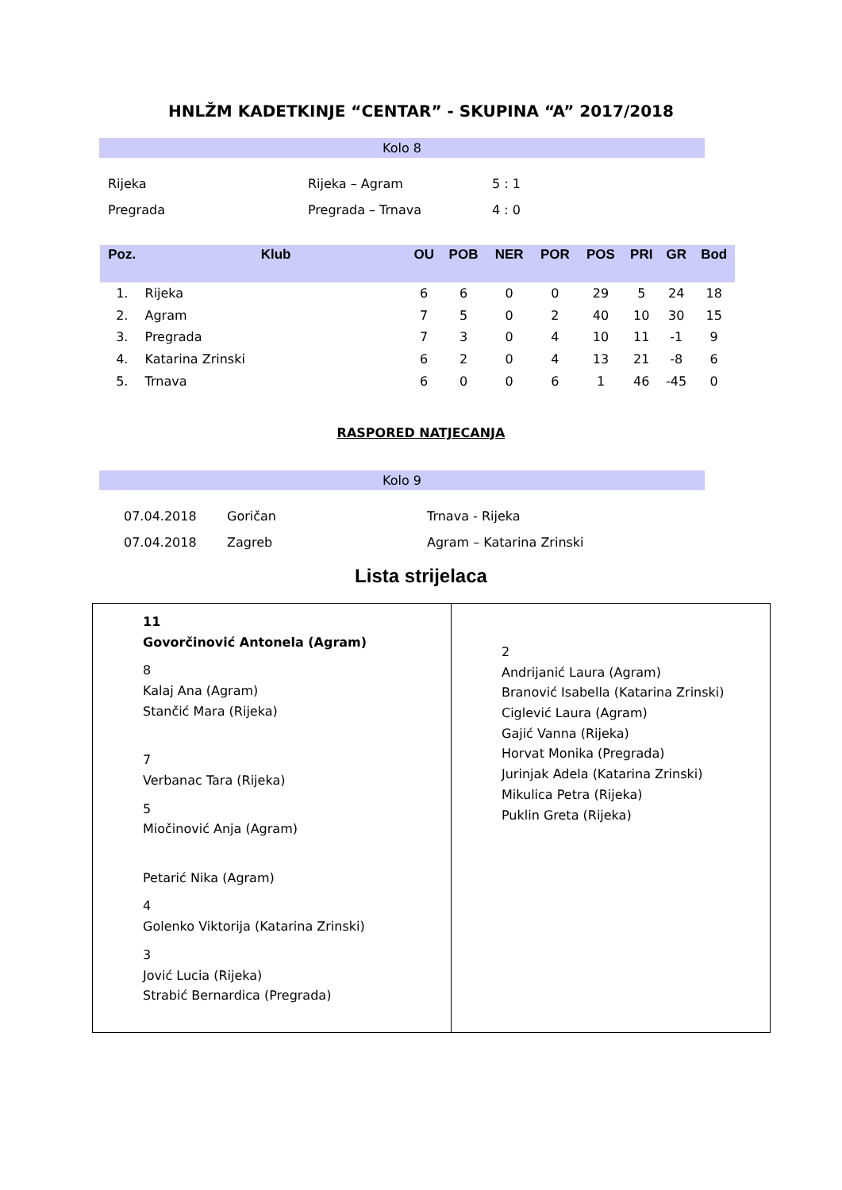HNLŽM KADETKINJE “CENTAR” - SKUPINA “A” 2017/2018
Kolo 8
| Rijeka | Rijeka – Agram | 5 : 1 |
| Pregrada | Pregrada – Trnava | 4 : 0 |
| Poz. | Klub | OU | POB | NER | POR | POS | PRI | GR | Bod |
| --- | --- | --- | --- | --- | --- | --- | --- | --- | --- |
| 1. | Rijeka | 6 | 6 | 0 | 0 | 29 | 5 | 24 | 18 |
| 2. | Agram | 7 | 5 | 0 | 2 | 40 | 10 | 30 | 15 |
| 3. | Pregrada | 7 | 3 | 0 | 4 | 10 | 11 | -1 | 9 |
| 4. | Katarina Zrinski | 6 | 2 | 0 | 4 | 13 | 21 | -8 | 6 |
| 5. | Trnava | 6 | 0 | 0 | 6 | 1 | 46 | -45 | 0 |
RASPORED NATJECANJA
Kolo 9
| 07.04.2018 | Goričan | Trnava - Rijeka |
| 07.04.2018 | Zagreb | Agram – Katarina Zrinski |
Lista strijelaca
11
Govorčinović Antonela (Agram)
8
Kalaj Ana (Agram)
Stančić Mara (Rijeka)
7
Verbanac Tara (Rijeka)
5
Miočinović Anja (Agram)
Petarić Nika (Agram)
4
Golenko Viktorija (Katarina Zrinski)
3
Jović Lucia (Rijeka)
Strabić Bernardica (Pregrada)
2
Andrijanić Laura (Agram)
Branović Isabella (Katarina Zrinski)
Ciglević Laura (Agram)
Gajić Vanna (Rijeka)
Horvat Monika (Pregrada)
Jurinjak Adela (Katarina Zrinski)
Mikulica Petra (Rijeka)
Puklin Greta (Rijeka)